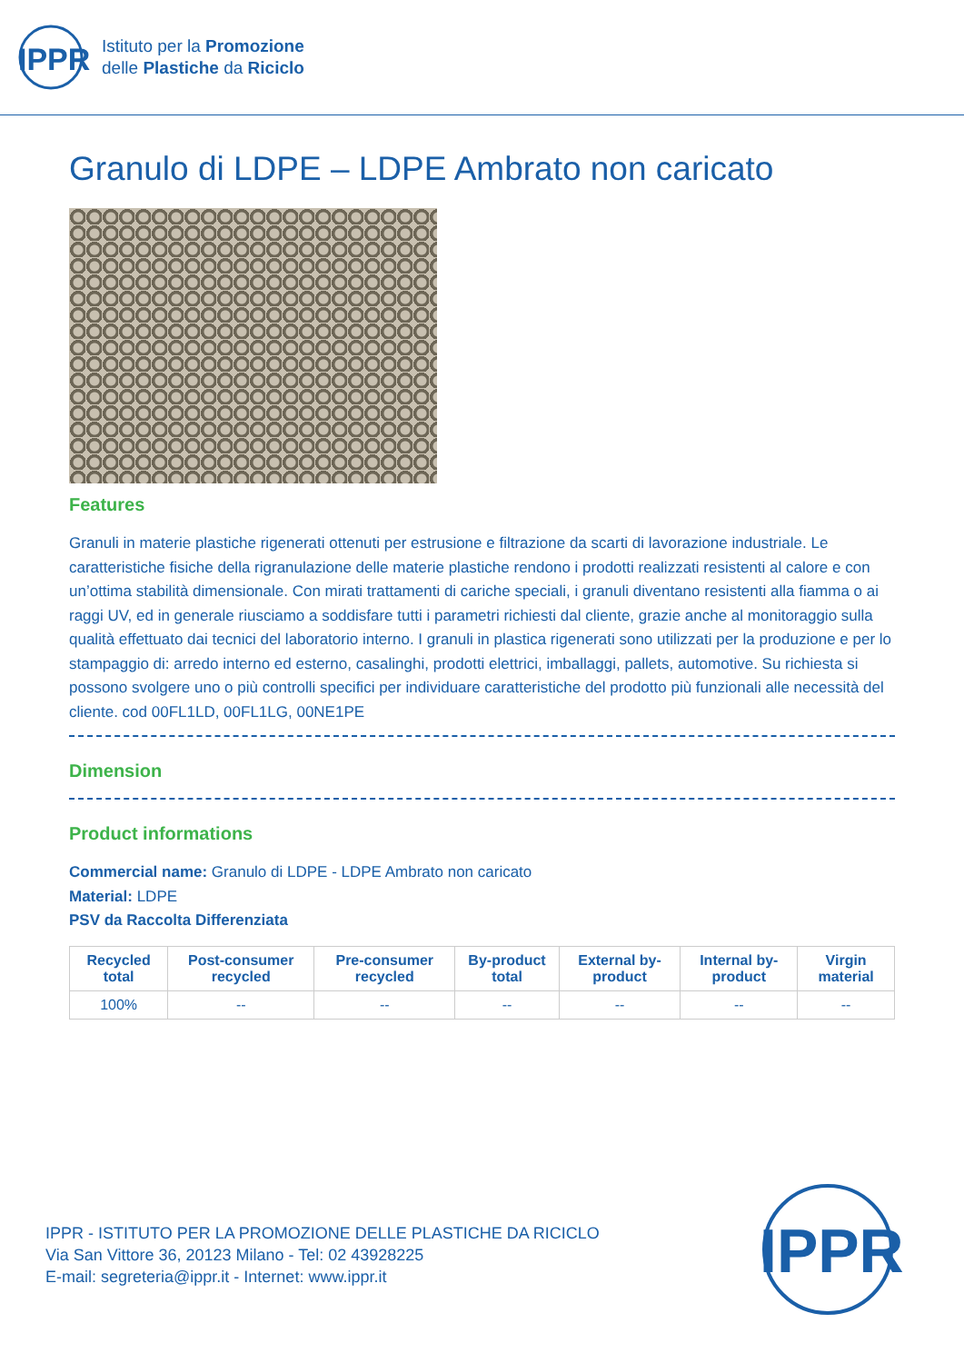IPPR
Istituto per la Promozione
delle Plastiche da Riciclo
Granulo di LDPE – LDPE Ambrato non caricato
Features
Granuli in materie plastiche rigenerati ottenuti per estrusione e filtrazione da scarti di lavorazione industriale. Le caratteristiche fisiche della rigranulazione delle materie plastiche rendono i prodotti realizzati resistenti al calore e con un’ottima stabilità dimensionale. Con mirati trattamenti di cariche speciali, i granuli diventano resistenti alla fiamma o ai raggi UV, ed in generale riusciamo a soddisfare tutti i parametri richiesti dal cliente, grazie anche al monitoraggio sulla qualità effettuato dai tecnici del laboratorio interno. I granuli in plastica rigenerati sono utilizzati per la produzione e per lo stampaggio di: arredo interno ed esterno, casalinghi, prodotti elettrici, imballaggi, pallets, automotive. Su richiesta si possono svolgere uno o più controlli specifici per individuare caratteristiche del prodotto più funzionali alle necessità del cliente. cod 00FL1LD, 00FL1LG, 00NE1PE
Dimension
Product informations
Commercial name: Granulo di LDPE - LDPE Ambrato non caricato
Material: LDPE
PSV da Raccolta Differenziata
| Recycled total | Post-consumer recycled | Pre-consumer recycled | By-product total | External by-product | Internal by-product | Virgin material |
| --- | --- | --- | --- | --- | --- | --- |
| 100% | -- | -- | -- | -- | -- | -- |
IPPR - ISTITUTO PER LA PROMOZIONE DELLE PLASTICHE DA RICICLO
Via San Vittore 36, 20123 Milano - Tel: 02 43928225
E-mail: segreteria@ippr.it - Internet: www.ippr.it
IPPR